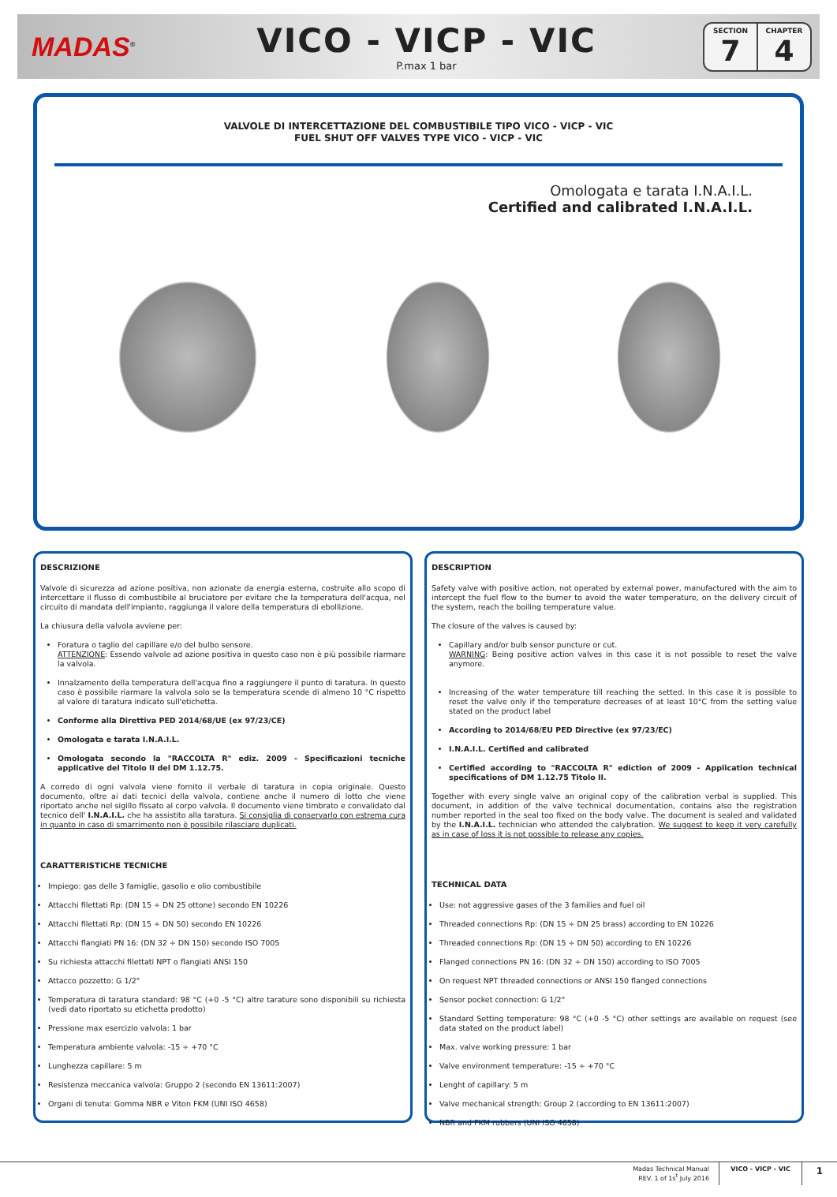MADAS<sup>®</sup>
VICO - VICP - VIC
P.max 1 bar
SECTION
7
CHAPTER
4
VALVOLE DI INTERCETTAZIONE DEL COMBUSTIBILE TIPO VICO - VICP - VIC
FUEL SHUT OFF VALVES TYPE VICO - VICP - VIC
Omologata e tarata I.N.A.I.L.
Certified and calibrated I.N.A.I.L.
DESCRIZIONE
Valvole di sicurezza ad azione positiva, non azionate da energia esterna, costruite allo scopo di intercettare il flusso di combustibile al bruciatore per evitare che la temperatura dell'acqua, nel circuito di mandata dell'impianto, raggiunga il valore della temperatura di ebollizione.
La chiusura della valvola avviene per:
Foratura o taglio del capillare e/o del bulbo sensore.
ATTENZIONE: Essendo valvole ad azione positiva in questo caso non è più possibile riarmare la valvola.
Innalzamento della temperatura dell'acqua fino a raggiungere il punto di taratura. In questo caso è possibile riarmare la valvola solo se la temperatura scende di almeno 10 °C rispetto al valore di taratura indicato sull'etichetta.
Conforme alla Direttiva PED 2014/68/UE (ex 97/23/CE)
Omologata e tarata I.N.A.I.L.
Omologata secondo la "RACCOLTA R" ediz. 2009 - Specificazioni tecniche applicative del Titolo II del DM 1.12.75.
A corredo di ogni valvola viene fornito il verbale di taratura in copia originale. Questo documento, oltre ai dati tecnici della valvola, contiene anche il numero di lotto che viene riportato anche nel sigillo fissato al corpo valvola. Il documento viene timbrato e convalidato dal tecnico dell' I.N.A.I.L. che ha assistito alla taratura. Si consiglia di conservarlo con estrema cura in quanto in caso di smarrimento non è possibile rilasciare duplicati.
CARATTERISTICHE TECNICHE
Impiego: gas delle 3 famiglie, gasolio e olio combustibile
Attacchi filettati Rp: (DN 15 ÷ DN 25 ottone) secondo EN 10226
Attacchi filettati Rp: (DN 15 ÷ DN 50) secondo EN 10226
Attacchi flangiati PN 16: (DN 32 ÷ DN 150) secondo ISO 7005
Su richiesta attacchi filettati NPT o flangiati ANSI 150
Attacco pozzetto: G 1/2"
Temperatura di taratura standard: 98 °C (+0 -5 °C) altre tarature sono disponibili su richiesta (vedi dato riportato su etichetta prodotto)
Pressione max esercizio valvola: 1 bar
Temperatura ambiente valvola: -15 ÷ +70 °C
Lunghezza capillare: 5 m
Resistenza meccanica valvola: Gruppo 2 (secondo EN 13611:2007)
Organi di tenuta: Gomma NBR e Viton FKM (UNI ISO 4658)
DESCRIPTION
Safety valve with positive action, not operated by external power, manufactured with the aim to intercept the fuel flow to the burner to avoid the water temperature, on the delivery circuit of the system, reach the boiling temperature value.
The closure of the valves is caused by:
Capillary and/or bulb sensor puncture or cut.
WARNING: Being positive action valves in this case it is not possible to reset the valve anymore.
Increasing of the water temperature till reaching the setted. In this case it is possible to reset the valve only if the temperature decreases of at least 10°C from the setting value stated on the product label
According to 2014/68/EU PED Directive (ex 97/23/EC)
I.N.A.I.L. Certified and calibrated
Certified according to "RACCOLTA R" ediction of 2009 - Application technical specifications of DM 1.12.75 Titolo II.
Together with every single valve an original copy of the calibration verbal is supplied. This document, in addition of the valve technical documentation, contains also the registration number reported in the seal too fixed on the body valve. The document is sealed and validated by the I.N.A.I.L. technician who attended the calybration. We suggest to keep it very carefully as in case of loss it is not possible to release any copies.
TECHNICAL DATA
Use: not aggressive gases of the 3 families and fuel oil
Threaded connections Rp: (DN 15 ÷ DN 25 brass) according to EN 10226
Threaded connections Rp: (DN 15 ÷ DN 50) according to EN 10226
Flanged connections PN 16: (DN 32 ÷ DN 150) according to ISO 7005
On request NPT threaded connections or ANSI 150 flanged connections
Sensor pocket connection: G 1/2"
Standard Setting temperature: 98 °C (+0 -5 °C) other settings are available on request (see data stated on the product label)
Max. valve working pressure: 1 bar
Valve environment temperature: -15 ÷ +70 °C
Lenght of capillary: 5 m
Valve mechanical strength: Group 2 (according to EN 13611:2007)
NBR and FKM rubbers (UNI ISO 4658)
Madas Technical Manual
REV. 1 of 1s<sup>t</sup> July 2016
VICO - VICP - VIC
1